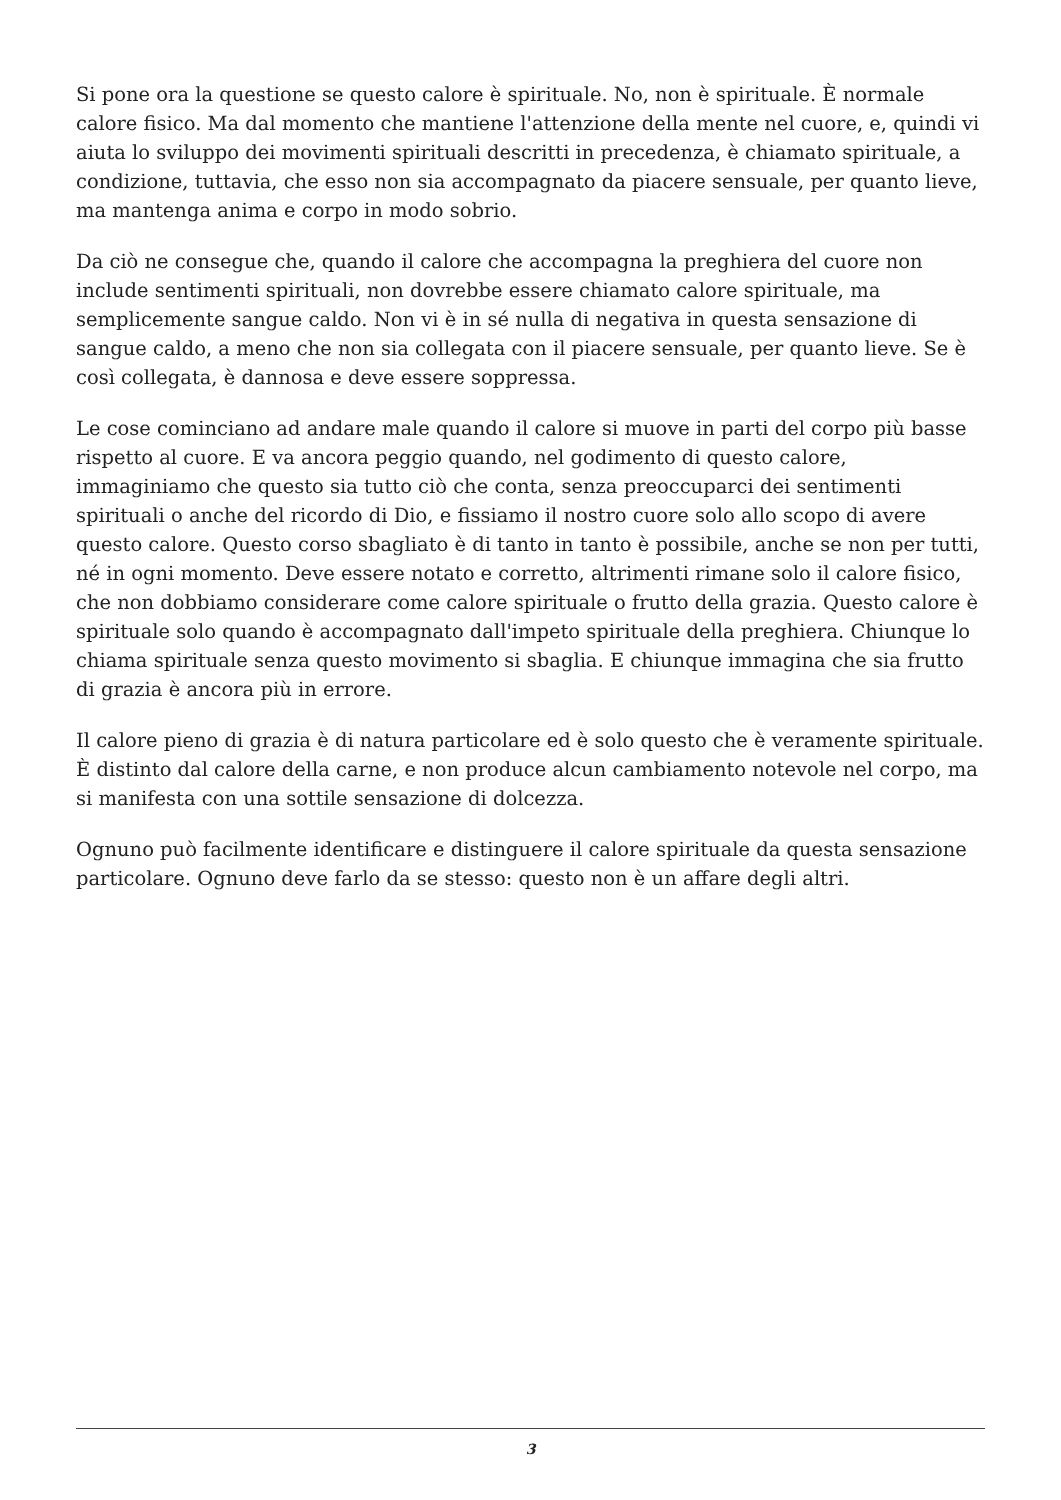Si pone ora la questione se questo calore è spirituale. No, non è spirituale. È normale calore fisico. Ma dal momento che mantiene l'attenzione della mente nel cuore, e, quindi vi aiuta lo sviluppo dei movimenti spirituali descritti in precedenza, è chiamato spirituale, a condizione, tuttavia, che esso non sia accompagnato da piacere sensuale, per quanto lieve, ma mantenga anima e corpo in modo sobrio.
Da ciò ne consegue che, quando il calore che accompagna la preghiera del cuore non include sentimenti spirituali, non dovrebbe essere chiamato calore spirituale, ma semplicemente sangue caldo. Non vi è in sé nulla di negativa in questa sensazione di sangue caldo, a meno che non sia collegata con il piacere sensuale, per quanto lieve. Se è così collegata, è dannosa e deve essere soppressa.
Le cose cominciano ad andare male quando il calore si muove in parti del corpo più basse rispetto al cuore. E va ancora peggio quando, nel godimento di questo calore, immaginiamo che questo sia tutto ciò che conta, senza preoccuparci dei sentimenti spirituali o anche del ricordo di Dio, e fissiamo il nostro cuore solo allo scopo di avere questo calore. Questo corso sbagliato è di tanto in tanto è possibile, anche se non per tutti, né in ogni momento. Deve essere notato e corretto, altrimenti rimane solo il calore fisico, che non dobbiamo considerare come calore spirituale o frutto della grazia. Questo calore è spirituale solo quando è accompagnato dall'impeto spirituale della preghiera. Chiunque lo chiama spirituale senza questo movimento si sbaglia. E chiunque immagina che sia frutto di grazia è ancora più in errore.
Il calore pieno di grazia è di natura particolare ed è solo questo che è veramente spirituale. È distinto dal calore della carne, e non produce alcun cambiamento notevole nel corpo, ma si manifesta con una sottile sensazione di dolcezza.
Ognuno può facilmente identificare e distinguere il calore spirituale da questa sensazione particolare. Ognuno deve farlo da se stesso: questo non è un affare degli altri.
3